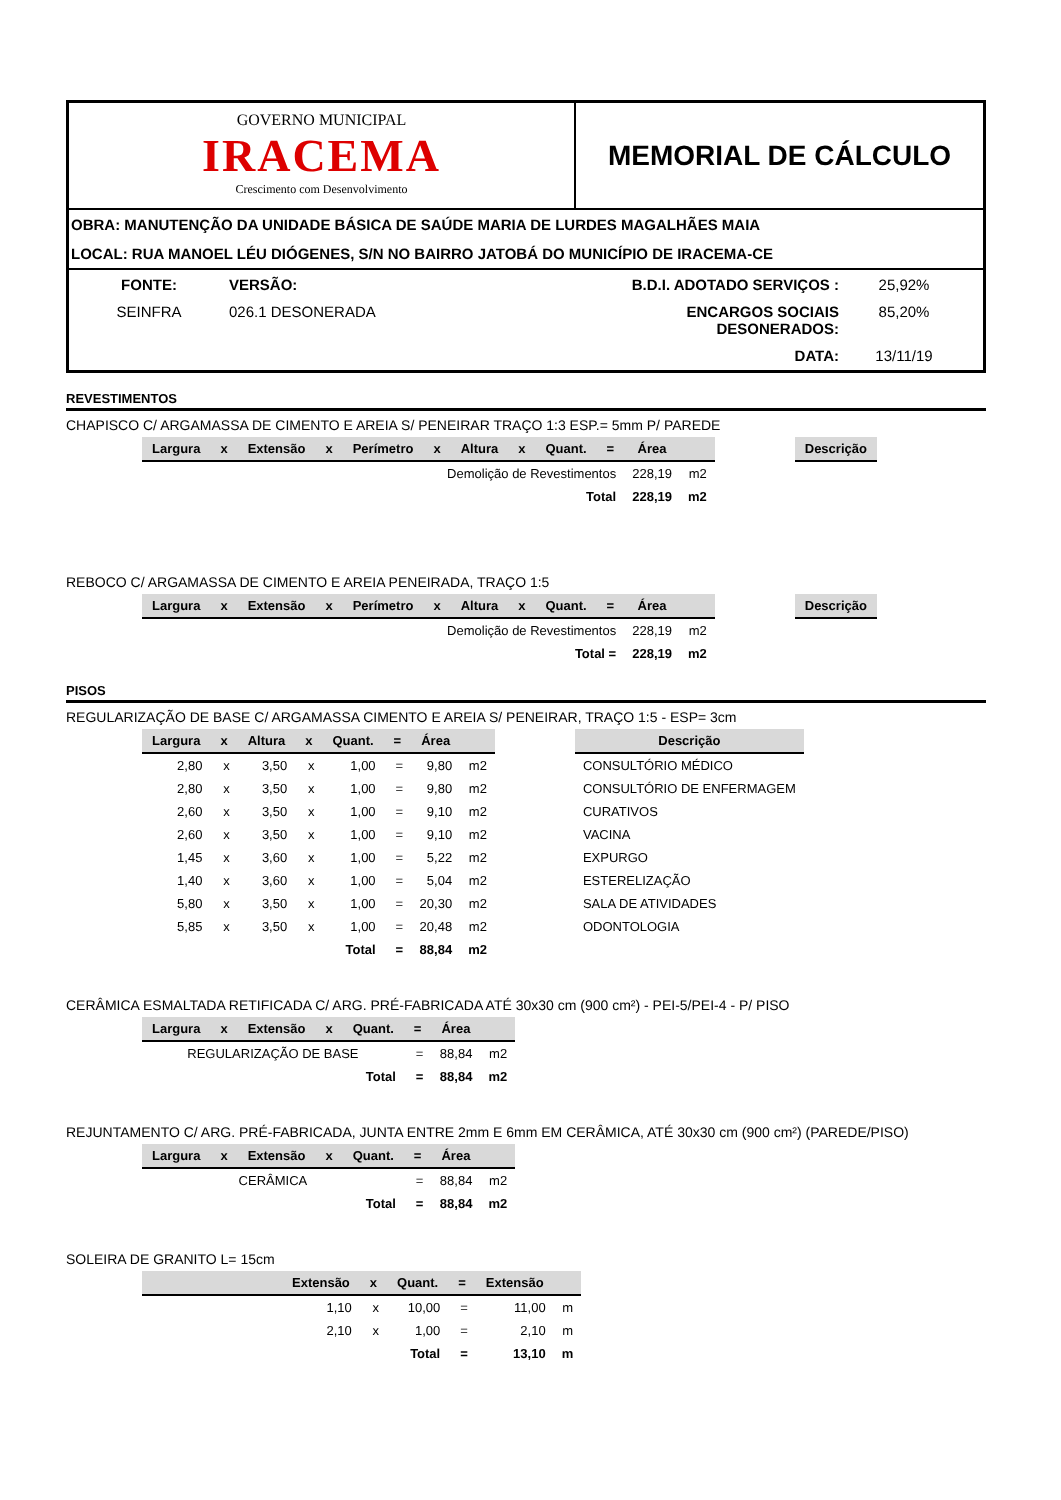GOVERNO MUNICIPAL
IRACEMA
Crescimento com Desenvolvimento
MEMORIAL DE CÁLCULO
OBRA: MANUTENÇÃO DA UNIDADE BÁSICA DE SAÚDE MARIA DE LURDES MAGALHÃES MAIA
LOCAL: RUA MANOEL LÉU DIÓGENES, S/N NO BAIRRO JATOBÁ DO MUNICÍPIO DE IRACEMA-CE
FONTE:
VERSÃO:
B.D.I. ADOTADO SERVIÇOS :
25,92%
SEINFRA
026.1 DESONERADA
ENCARGOS SOCIAIS DESONERADOS:
85,20%
DATA:
13/11/19
REVESTIMENTOS
CHAPISCO C/ ARGAMASSA DE CIMENTO E AREIA S/ PENEIRAR TRAÇO 1:3 ESP.= 5mm P/ PAREDE
| Largura | x | Extensão | x | Perímetro | x | Altura | x | Quant. | = | Área | | | Descrição |
| --- | --- | --- | --- | --- | --- | --- | --- | --- | --- | --- | --- | --- | --- |
| Demolição de Revestimentos | | | | | | | | | | 228,19 | m2 | | |
| Total | | | | | | | | | | 228,19 | m2 | | |
REBOCO C/ ARGAMASSA DE CIMENTO E AREIA PENEIRADA, TRAÇO 1:5
| Largura | x | Extensão | x | Perímetro | x | Altura | x | Quant. | = | Área | | | Descrição |
| --- | --- | --- | --- | --- | --- | --- | --- | --- | --- | --- | --- | --- | --- |
| Demolição de Revestimentos | | | | | | | | | | 228,19 | m2 | | |
| Total = | | | | | | | | | | 228,19 | m2 | | |
PISOS
REGULARIZAÇÃO DE BASE C/ ARGAMASSA CIMENTO E AREIA S/ PENEIRAR, TRAÇO 1:5 - ESP= 3cm
| Largura | x | Altura | x | Quant. | = | Área | | | Descrição |
| --- | --- | --- | --- | --- | --- | --- | --- | --- | --- |
| 2,80 | x | 3,50 | x | 1,00 | = | 9,80 | m2 | | CONSULTÓRIO MÉDICO |
| 2,80 | x | 3,50 | x | 1,00 | = | 9,80 | m2 | | CONSULTÓRIO DE ENFERMAGEM |
| 2,60 | x | 3,50 | x | 1,00 | = | 9,10 | m2 | | CURATIVOS |
| 2,60 | x | 3,50 | x | 1,00 | = | 9,10 | m2 | | VACINA |
| 1,45 | x | 3,60 | x | 1,00 | = | 5,22 | m2 | | EXPURGO |
| 1,40 | x | 3,60 | x | 1,00 | = | 5,04 | m2 | | ESTERELIZAÇÃO |
| 5,80 | x | 3,50 | x | 1,00 | = | 20,30 | m2 | | SALA DE ATIVIDADES |
| 5,85 | x | 3,50 | x | 1,00 | = | 20,48 | m2 | | ODONTOLOGIA |
| Total | | | | | = | 88,84 | m2 | | |
CERÂMICA ESMALTADA RETIFICADA C/ ARG. PRÉ-FABRICADA ATÉ 30x30 cm (900 cm²) - PEI-5/PEI-4 - P/ PISO
| Largura | x | Extensão | x | Quant. | = | Área | |
| --- | --- | --- | --- | --- | --- | --- | --- |
| REGULARIZAÇÃO DE BASE | | | | | = | 88,84 | m2 |
| Total | | | | | = | 88,84 | m2 |
REJUNTAMENTO C/ ARG. PRÉ-FABRICADA, JUNTA ENTRE 2mm E 6mm EM CERÂMICA, ATÉ 30x30 cm (900 cm²) (PAREDE/PISO)
| Largura | x | Extensão | x | Quant. | = | Área | |
| --- | --- | --- | --- | --- | --- | --- | --- |
| CERÂMICA | | | | | = | 88,84 | m2 |
| Total | | | | | = | 88,84 | m2 |
SOLEIRA DE GRANITO L= 15cm
| | Extensão | x | Quant. | = | Extensão | |
| --- | --- | --- | --- | --- | --- | --- |
| | 1,10 | x | 10,00 | = | 11,00 | m |
| | 2,10 | x | 1,00 | = | 2,10 | m |
| Total | | | | = | 13,10 | m |